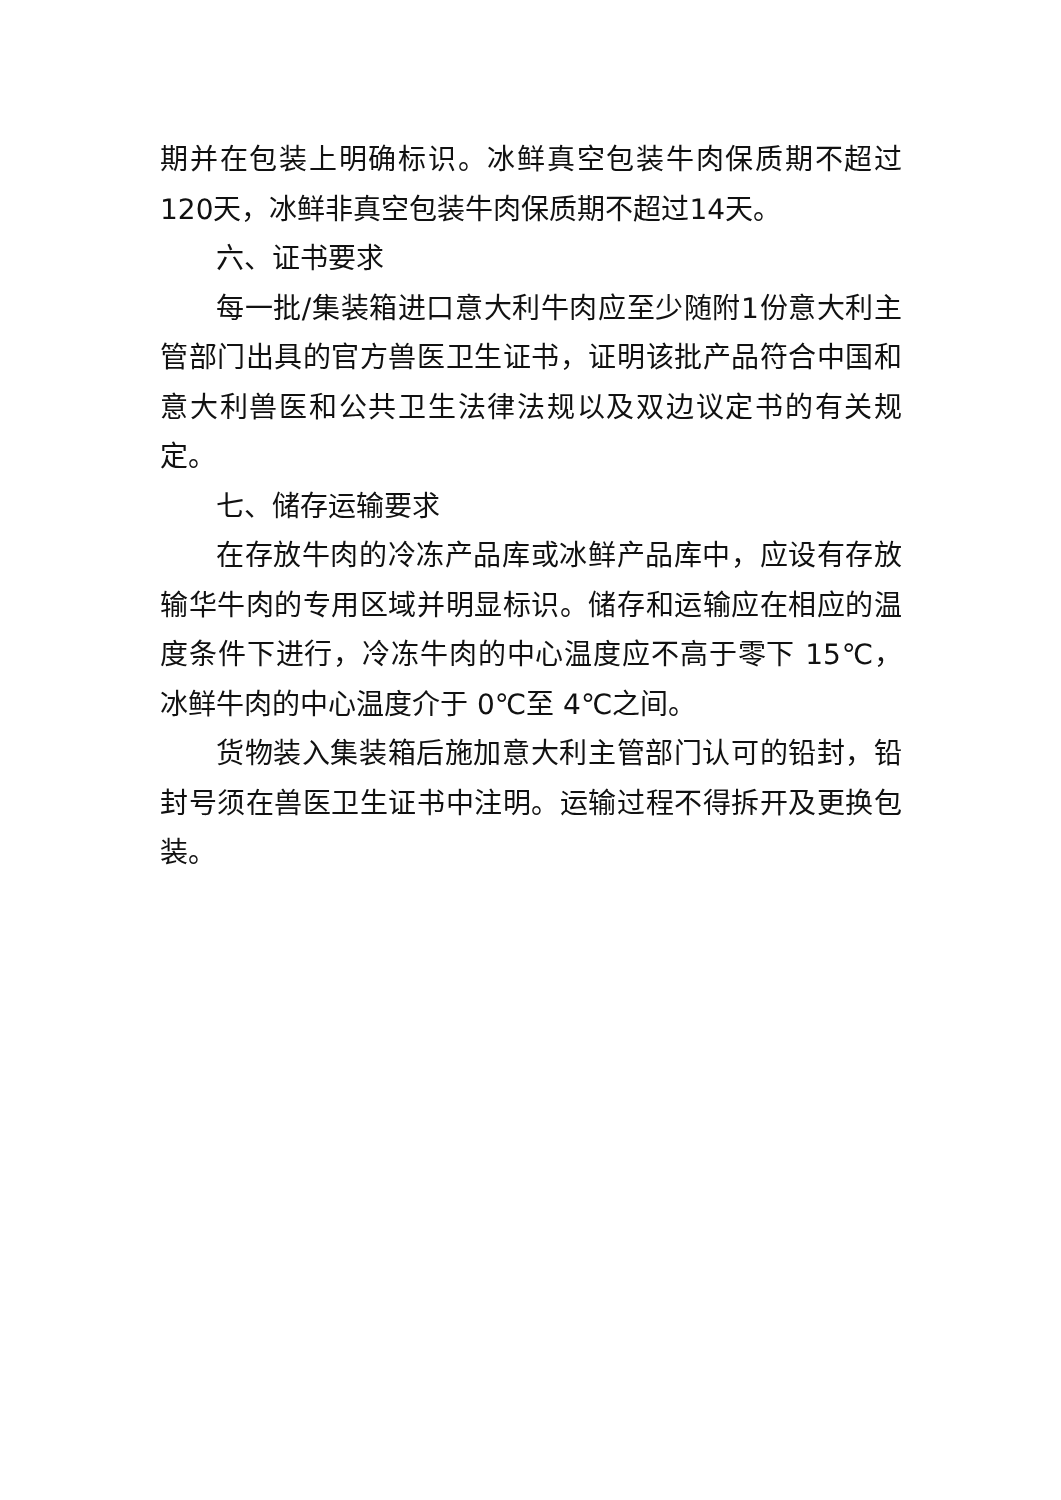期并在包装上明确标识。冰鲜真空包装牛肉保质期不超过120天，冰鲜非真空包装牛肉保质期不超过14天。
六、证书要求
每一批/集装箱进口意大利牛肉应至少随附1份意大利主管部门出具的官方兽医卫生证书，证明该批产品符合中国和意大利兽医和公共卫生法律法规以及双边议定书的有关规定。
七、储存运输要求
在存放牛肉的冷冻产品库或冰鲜产品库中，应设有存放输华牛肉的专用区域并明显标识。储存和运输应在相应的温度条件下进行，冷冻牛肉的中心温度应不高于零下 15℃，冰鲜牛肉的中心温度介于 0℃至 4℃之间。
货物装入集装箱后施加意大利主管部门认可的铅封，铅封号须在兽医卫生证书中注明。运输过程不得拆开及更换包装。